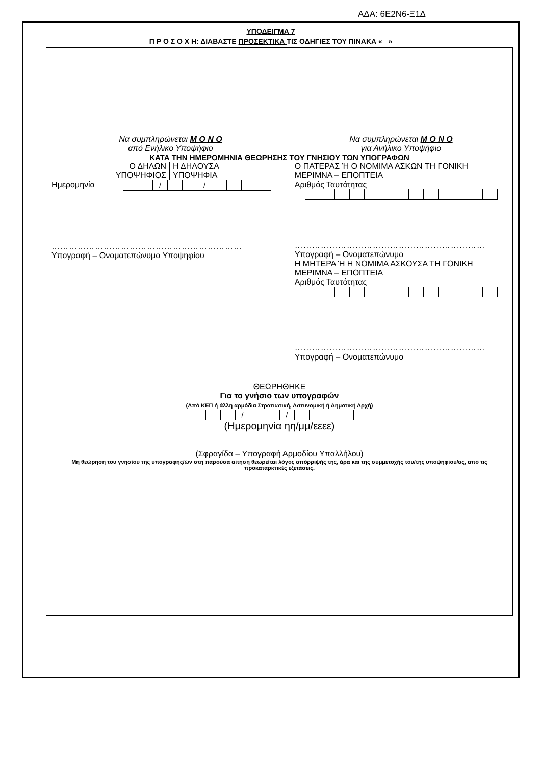ΑΔΑ: 6Ε2Ν6-Ξ1Δ
ΥΠΟΔΕΙΓΜΑ 7
Π Ρ Ο Σ Ο Χ Η: ΔΙΑΒΑΣΤΕ ΠΡΟΣΕΚΤΙΚΑ ΤΙΣ ΟΔΗΓΙΕΣ ΤΟΥ ΠΙΝΑΚΑ « »
Να συμπληρώνεται Μ Ο Ν Ο
από Ενήλικο Υποψήφιο
Να συμπληρώνεται Μ Ο Ν Ο
για Ανήλικο Υποψήφιο
ΚΑΤΑ ΤΗΝ ΗΜΕΡΟΜΗΝΙΑ ΘΕΩΡΗΣΗΣ ΤΟΥ ΓΝΗΣΙΟΥ ΤΩΝ ΥΠΟΓΡΑΦΩΝ
Ο ΔΗΛΩΝ
ΥΠΟΨΗΦΙΟΣ
Η ΔΗΛΟΥΣΑ
ΥΠΟΨΗΦΙΑ
Ημερομηνία
| | | / | | | / | | | | |
…………………………………………………………
Υπογραφή – Ονοματεπώνυμο Υποψηφίου
Ο ΠΑΤΕΡΑΣ Ή Ο ΝΟΜΙΜΑ ΑΣΚΩΝ ΤΗ ΓΟΝΙΚΗ ΜΕΡΙΜΝΑ – ΕΠΟΠΤΕΙΑ
Αριθμός Ταυτότητας
…………………………………………………………
Υπογραφή – Ονοματεπώνυμο
Η ΜΗΤΕΡΑ Ή Η ΝΟΜΙΜΑ ΑΣΚΟΥΣΑ ΤΗ ΓΟΝΙΚΗ ΜΕΡΙΜΝΑ – ΕΠΟΠΤΕΙΑ
Αριθμός Ταυτότητας
…………………………………………………………
Υπογραφή – Ονοματεπώνυμο
ΘΕΩΡΗΘΗΚΕ
Για το γνήσιο των υπογραφών
(Από ΚΕΠ ή άλλη αρμόδια Στρατιωτική, Αστυνομική ή Δημοτική Αρχή)
| | | / | | | / | | | | |
(Ημερομηνία ηη/μμ/εεεε)
(Σφραγίδα – Υπογραφή Αρμοδίου Υπαλλήλου)
Μη θεώρηση του γνησίου της υπογραφής/ών στη παρούσα αίτηση θεωρείται λόγος απόρριψής της, άρα και της συμμετοχής του/της υποψηφίου/ας, από τις προκαταρκτικές εξετάσεις.